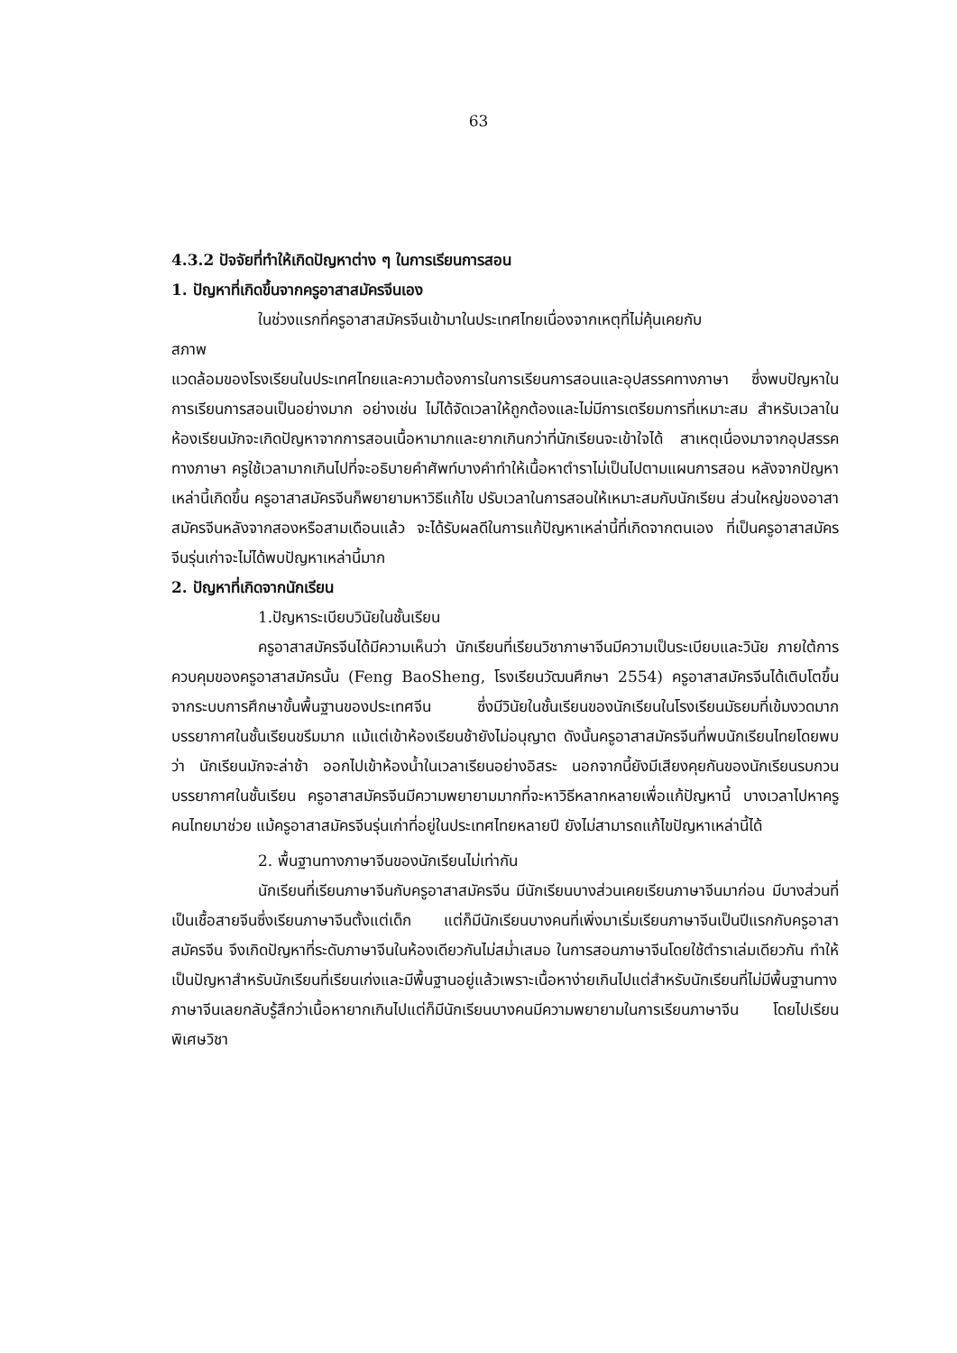63
4.3.2 ปัจจัยที่ทำให้เกิดปัญหาต่าง ๆ ในการเรียนการสอน
1. ปัญหาที่เกิดขึ้นจากครูอาสาสมัครจีนเอง
ในช่วงแรกที่ครูอาสาสมัครจีนเข้ามาในประเทศไทยเนื่องจากเหตุที่ไม่คุ้นเคยกับ
สภาพ
แวดล้อมของโรงเรียนในประเทศไทยและความต้องการในการเรียนการสอนและอุปสรรคทางภาษา ซึ่งพบปัญหาในการเรียนการสอนเป็นอย่างมาก อย่างเช่น ไม่ได้จัดเวลาให้ถูกต้องและไม่มีการเตรียมการที่เหมาะสม สำหรับเวลาในห้องเรียนมักจะเกิดปัญหาจากการสอนเนื้อหามากและยากเกินกว่าที่นักเรียนจะเข้าใจได้ สาเหตุเนื่องมาจากอุปสรรคทางภาษา ครูใช้เวลามากเกินไปที่จะอธิบายคำศัพท์บางคำทำให้เนื้อหาตำราไม่เป็นไปตามแผนการสอน หลังจากปัญหาเหล่านี้เกิดขึ้น ครูอาสาสมัครจีนก็พยายามหาวิธีแก้ไข ปรับเวลาในการสอนให้เหมาะสมกับนักเรียน ส่วนใหญ่ของอาสาสมัครจีนหลังจากสองหรือสามเดือนแล้ว จะได้รับผลดีในการแก้ปัญหาเหล่านี้ที่เกิดจากตนเอง ที่เป็นครูอาสาสมัครจีนรุ่นเก่าจะไม่ได้พบปัญหาเหล่านี้มาก
2. ปัญหาที่เกิดจากนักเรียน
1.ปัญหาระเบียบวินัยในชั้นเรียน
ครูอาสาสมัครจีนได้มีความเห็นว่า นักเรียนที่เรียนวิชาภาษาจีนมีความเป็นระเบียบและวินัย ภายใต้การควบคุมของครูอาสาสมัครนั้น (Feng BaoSheng, โรงเรียนวัฒนศึกษา 2554) ครูอาสาสมัครจีนได้เติบโตขึ้นจากระบบการศึกษาขั้นพื้นฐานของประเทศจีน ซึ่งมีวินัยในชั้นเรียนของนักเรียนในโรงเรียนมัธยมที่เข้มงวดมาก บรรยากาศในชั้นเรียนขรึมมาก แม้แต่เข้าห้องเรียนช้ายังไม่อนุญาต ดังนั้นครูอาสาสมัครจีนที่พบนักเรียนไทยโดยพบว่า นักเรียนมักจะล่าช้า ออกไปเข้าห้องน้ำในเวลาเรียนอย่างอิสระ นอกจากนี้ยังมีเสียงคุยกันของนักเรียนรบกวนบรรยากาศในชั้นเรียน ครูอาสาสมัครจีนมีความพยายามมากที่จะหาวิธีหลากหลายเพื่อแก้ปัญหานี้ บางเวลาไปหาครูคนไทยมาช่วย แม้ครูอาสาสมัครจีนรุ่นเก่าที่อยู่ในประเทศไทยหลายปี ยังไม่สามารถแก้ไขปัญหาเหล่านี้ได้
2. พื้นฐานทางภาษาจีนของนักเรียนไม่เท่ากัน
นักเรียนที่เรียนภาษาจีนกับครูอาสาสมัครจีน มีนักเรียนบางส่วนเคยเรียนภาษาจีนมาก่อน มีบางส่วนที่เป็นเชื้อสายจีนซึ่งเรียนภาษาจีนตั้งแต่เด็ก แต่ก็มีนักเรียนบางคนที่เพิ่งมาเริ่มเรียนภาษาจีนเป็นปีแรกกับครูอาสาสมัครจีน จึงเกิดปัญหาที่ระดับภาษาจีนในห้องเดียวกันไม่สม่ำเสมอ ในการสอนภาษาจีนโดยใช้ตำราเล่มเดียวกัน ทำให้เป็นปัญหาสำหรับนักเรียนที่เรียนเก่งและมีพื้นฐานอยู่แล้วเพราะเนื้อหาง่ายเกินไปแต่สำหรับนักเรียนที่ไม่มีพื้นฐานทางภาษาจีนเลยกลับรู้สึกว่าเนื้อหายากเกินไปแต่ก็มีนักเรียนบางคนมีความพยายามในการเรียนภาษาจีน โดยไปเรียนพิเศษวิชา